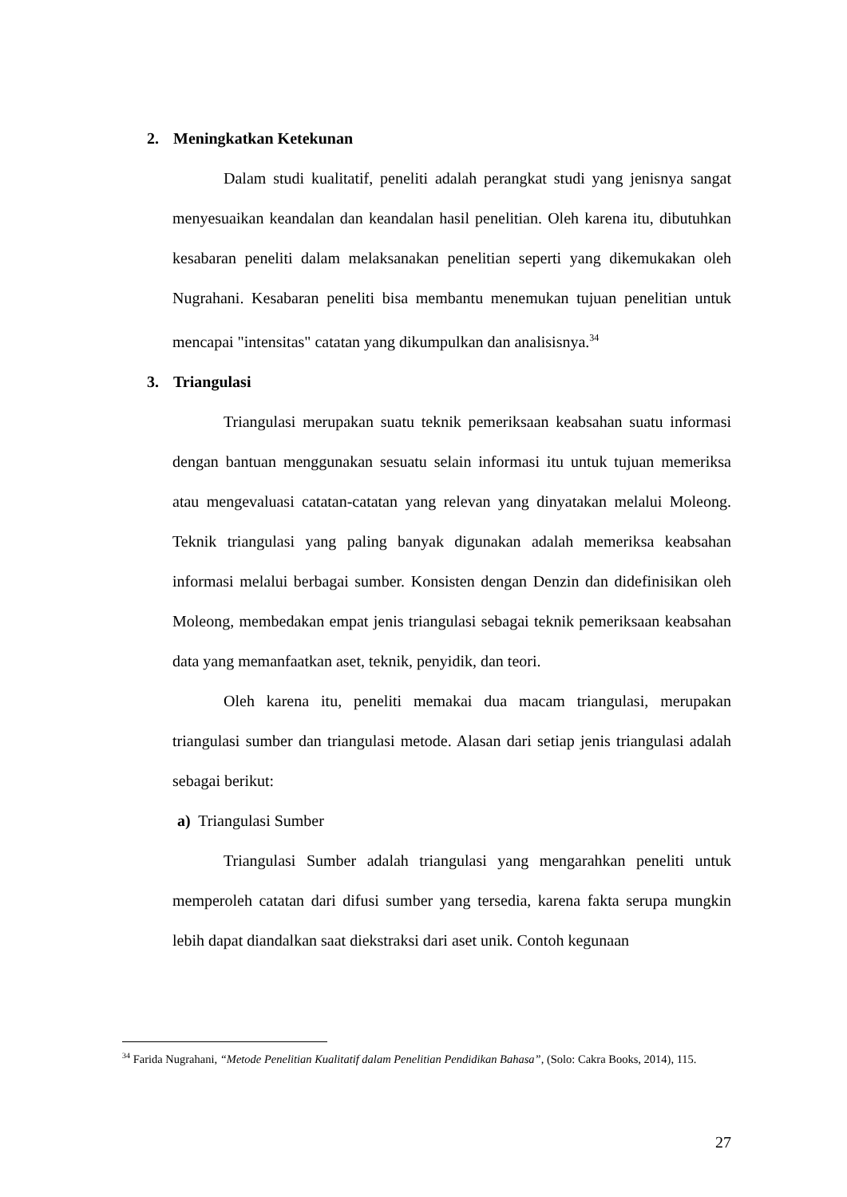2. Meningkatkan Ketekunan
Dalam studi kualitatif, peneliti adalah perangkat studi yang jenisnya sangat menyesuaikan keandalan dan keandalan hasil penelitian. Oleh karena itu, dibutuhkan kesabaran peneliti dalam melaksanakan penelitian seperti yang dikemukakan oleh Nugrahani. Kesabaran peneliti bisa membantu menemukan tujuan penelitian untuk mencapai "intensitas" catatan yang dikumpulkan dan analisisnya.<sup>34</sup>
3. Triangulasi
Triangulasi merupakan suatu teknik pemeriksaan keabsahan suatu informasi dengan bantuan menggunakan sesuatu selain informasi itu untuk tujuan memeriksa atau mengevaluasi catatan-catatan yang relevan yang dinyatakan melalui Moleong. Teknik triangulasi yang paling banyak digunakan adalah memeriksa keabsahan informasi melalui berbagai sumber. Konsisten dengan Denzin dan didefinisikan oleh Moleong, membedakan empat jenis triangulasi sebagai teknik pemeriksaan keabsahan data yang memanfaatkan aset, teknik, penyidik, dan teori.
Oleh karena itu, peneliti memakai dua macam triangulasi, merupakan triangulasi sumber dan triangulasi metode. Alasan dari setiap jenis triangulasi adalah sebagai berikut:
a) Triangulasi Sumber
Triangulasi Sumber adalah triangulasi yang mengarahkan peneliti untuk memperoleh catatan dari difusi sumber yang tersedia, karena fakta serupa mungkin lebih dapat diandalkan saat diekstraksi dari aset unik. Contoh kegunaan
<sup>34</sup> Farida Nugrahani, “Metode Penelitian Kualitatif dalam Penelitian Pendidikan Bahasa”, (Solo: Cakra Books, 2014), 115.
27